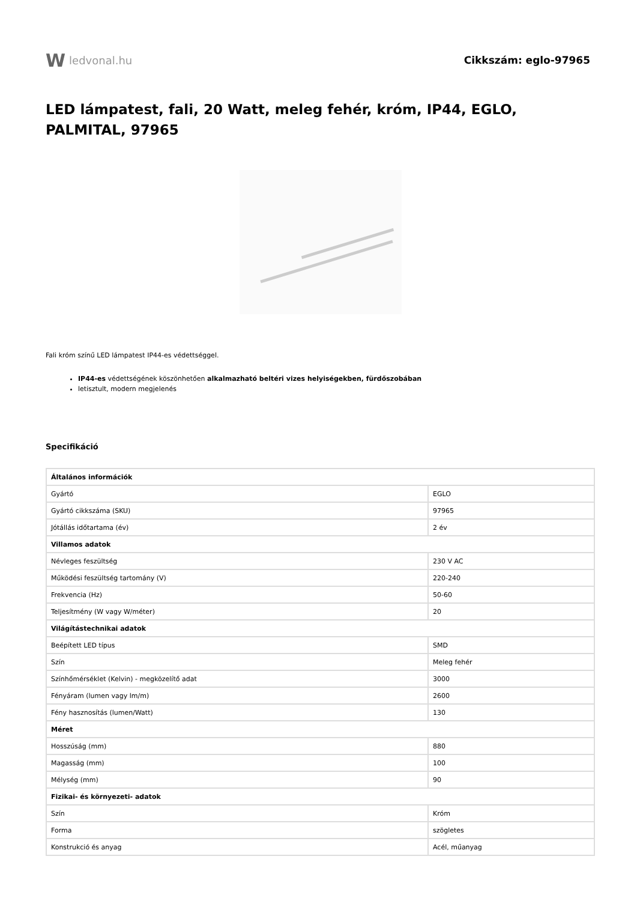W ledvonal.hu Cikkszám: eglo-97965
LED lámpatest, fali, 20 Watt, meleg fehér, króm, IP44, EGLO, PALMITAL, 97965
Fali króm színű LED lámpatest IP44-es védettséggel.
IP44-es védettségének köszönhetően alkalmazható beltéri vizes helyiségekben, fürdőszobában
letisztult, modern megjelenés
Specifikáció
| Általános információk | |
| --- | --- |
| Gyártó | EGLO |
| Gyártó cikkszáma (SKU) | 97965 |
| Jótállás időtartama (év) | 2 év |
| Villamos adatok | |
| Névleges feszültség | 230 V AC |
| Működési feszültség tartomány (V) | 220-240 |
| Frekvencia (Hz) | 50-60 |
| Teljesítmény (W vagy W/méter) | 20 |
| Világítástechnikai adatok | |
| Beépített LED típus | SMD |
| Szín | Meleg fehér |
| Színhőmérséklet (Kelvin) - megközelítő adat | 3000 |
| Fényáram (lumen vagy lm/m) | 2600 |
| Fény hasznosítás (lumen/Watt) | 130 |
| Méret | |
| Hosszúság (mm) | 880 |
| Magasság (mm) | 100 |
| Mélység (mm) | 90 |
| Fizikai- és környezeti- adatok | |
| Szín | Króm |
| Forma | szögletes |
| Konstrukció és anyag | Acél, műanyag |